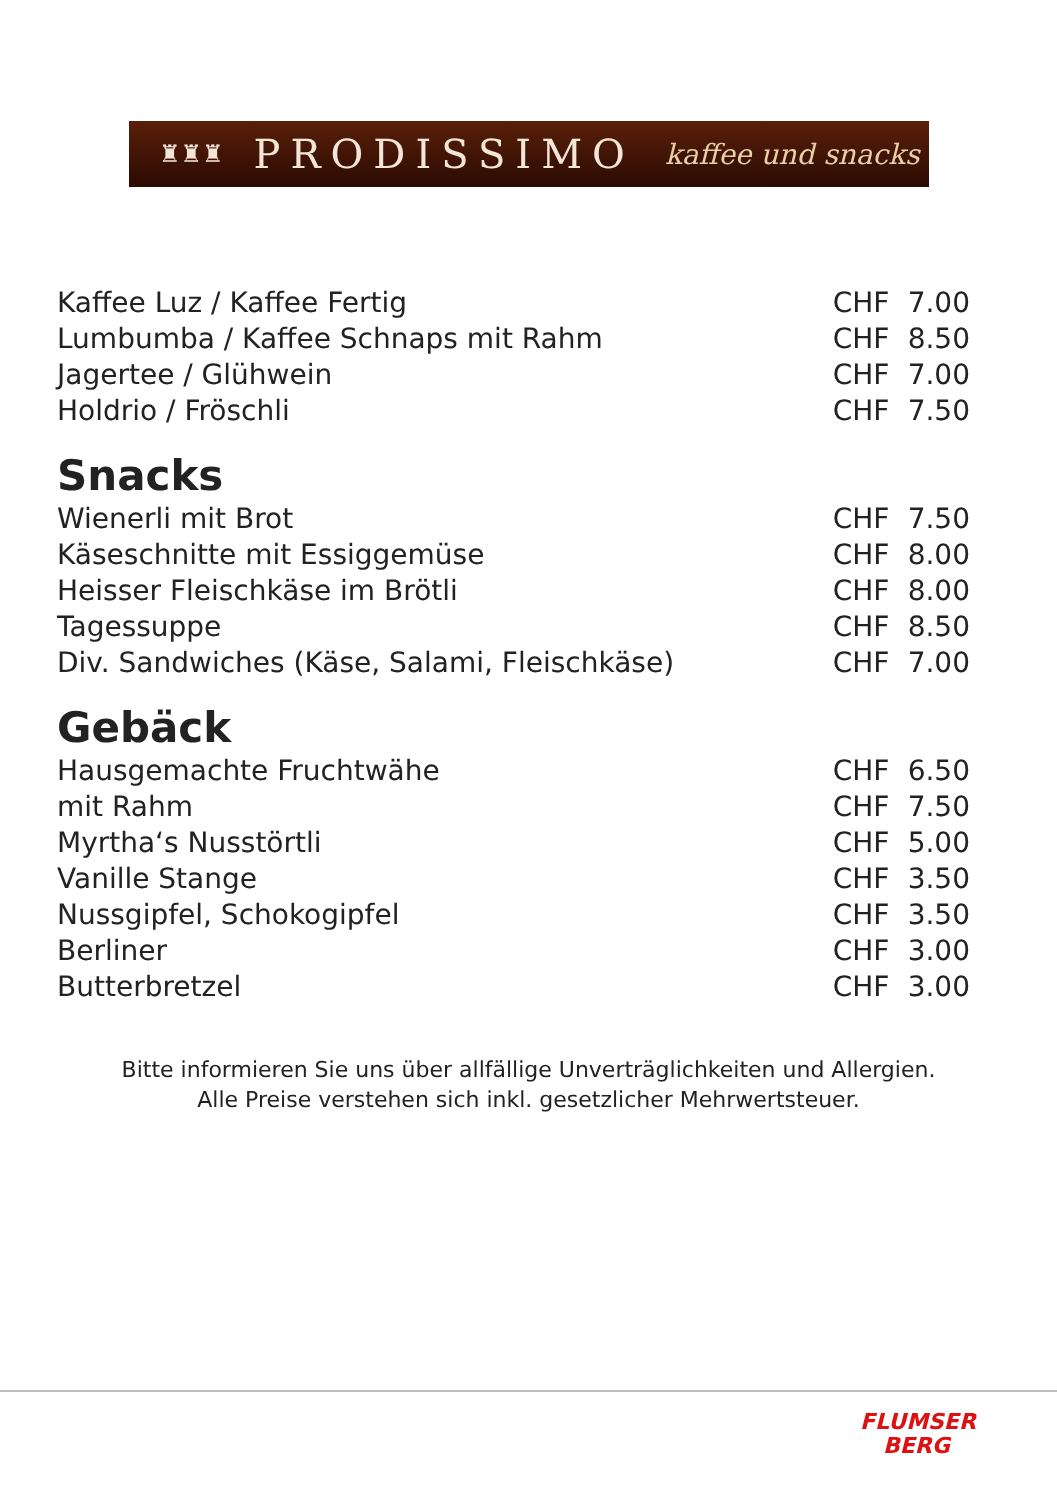♜♜♜ PRODISSIMO kaffee und snacks
| Kaffee Luz / Kaffee Fertig | CHF | 7.00 |
| Lumbumba / Kaffee Schnaps mit Rahm | CHF | 8.50 |
| Jagertee / Glühwein | CHF | 7.00 |
| Holdrio / Fröschli | CHF | 7.50 |
Snacks
| Wienerli mit Brot | CHF | 7.50 |
| Käseschnitte mit Essiggemüse | CHF | 8.00 |
| Heisser Fleischkäse im Brötli | CHF | 8.00 |
| Tagessuppe | CHF | 8.50 |
| Div. Sandwiches (Käse, Salami, Fleischkäse) | CHF | 7.00 |
Gebäck
| Hausgemachte Fruchtwähe | CHF | 6.50 |
| mit Rahm | CHF | 7.50 |
| Myrtha‘s Nusstörtli | CHF | 5.00 |
| Vanille Stange | CHF | 3.50 |
| Nussgipfel, Schokogipfel | CHF | 3.50 |
| Berliner | CHF | 3.00 |
| Butterbretzel | CHF | 3.00 |
Bitte informieren Sie uns über allfällige Unverträglichkeiten und Allergien.
Alle Preise verstehen sich inkl. gesetzlicher Mehrwertsteuer.
FLUMSER
BERG